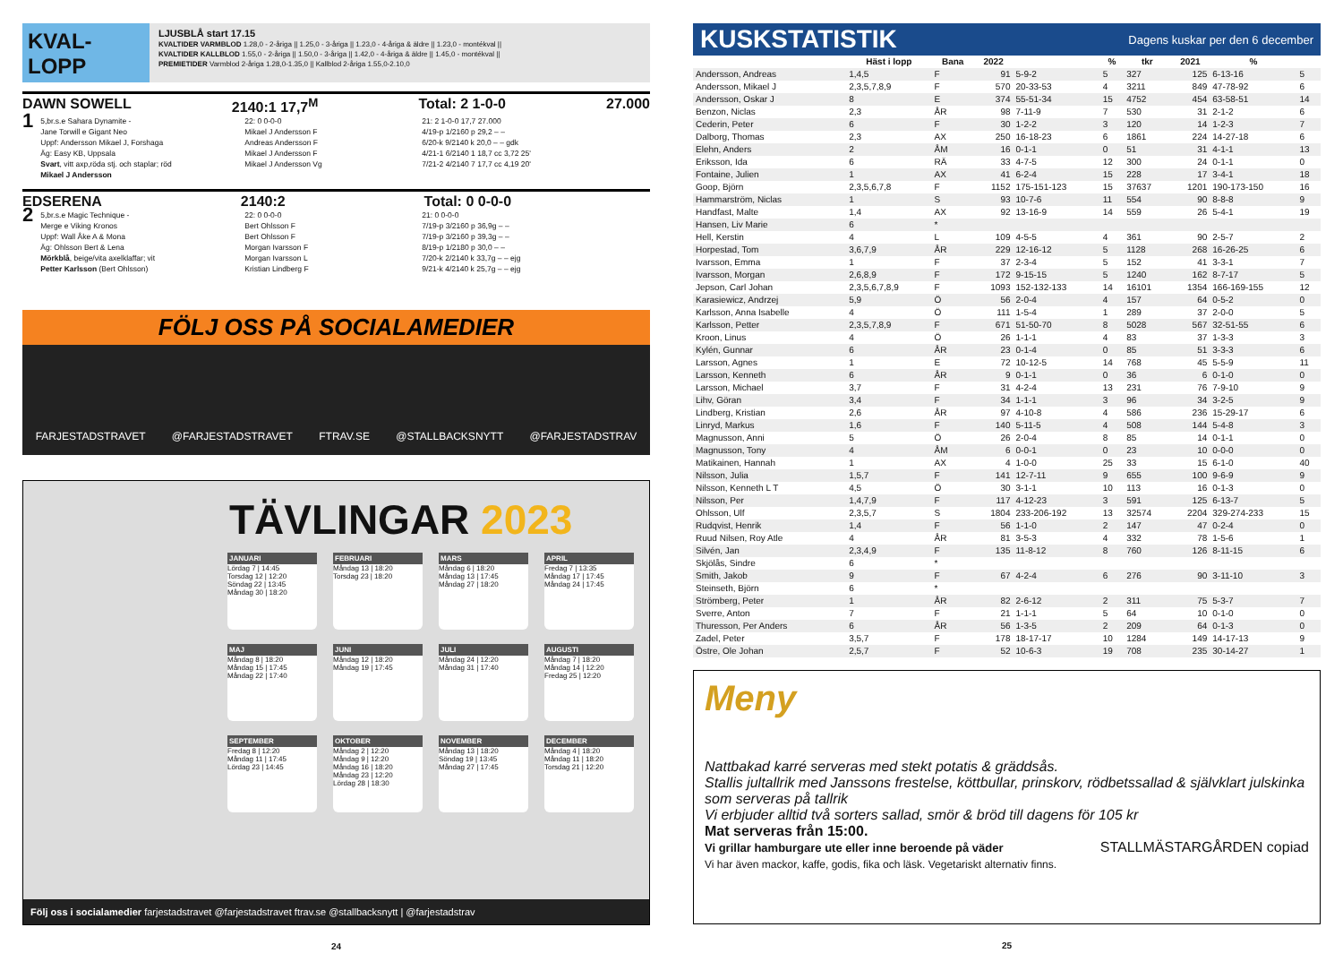KVAL-
LOPP
LJUSBLÅ start 17.15
KVALTIDER VARMBLOD 1.28,0 - 2-åriga || 1.25,0 - 3-åriga || 1.23,0 - 4-åriga & äldre || 1.23,0 - montékval ||
KVALTIDER KALLBLOD 1.55,0 - 2-åriga || 1.50,0 - 3-åriga || 1.42,0 - 4-åriga & äldre || 1.45,0 - montékval ||
PREMIETIDER Varmblod 2-åriga 1.28,0-1.35,0 || Kallblod 2-åriga 1.55,0-2.10,0
DAWN SOWELL 2140:1 17,7<sup>M</sup> Total: 2 1-0-0 27.000
1
5,br.s.e Sahara Dynamite -
Jane Torwill e Gigant Neo
Uppf: Andersson Mikael J, Forshaga
Äg: Easy KB, Uppsala
Svart, vitt axp,röda stj. och staplar; röd
Mikael J Andersson
22: 0 0-0-0
Mikael J Andersson F
Andreas Andersson F
Mikael J Andersson F
Mikael J Andersson Vg
21: 2 1-0-0 17,7 27.000
4/19-p 1/2160 p 29,2 – –
6/20-k 9/2140 k 20,0 – – gdk
4/21-1 6/2140 1 18,7 cc 3,72 25'
7/21-2 4/2140 7 17,7 cc 4,19 20'
EDSERENA 2140:2 Total: 0 0-0-0
2
5,br.s.e Magic Technique -
Merge e Viking Kronos
Uppf: Wall Åke A & Mona
Äg: Ohlsson Bert & Lena
Mörkblå, beige/vita axelklaffar; vit
Petter Karlsson (Bert Ohlsson)
22: 0 0-0-0
Bert Ohlsson F
Bert Ohlsson F
Morgan Ivarsson F
Morgan Ivarsson L
Kristian Lindberg F
21: 0 0-0-0
7/19-p 3/2160 p 36,9g – –
7/19-p 3/2160 p 39,3g – –
8/19-p 1/2180 p 30,0 – –
7/20-k 2/2140 k 33,7g – – ejg
9/21-k 4/2140 k 25,7g – – ejg
FÖLJ OSS PÅ SOCIALAMEDIER
FARJESTADSTRAVET @FARJESTADSTRAVET FTRAV.SE @STALLBACKSNYTT @FARJESTADSTRAV
TÄVLINGAR 2023
JANUARI
Lördag 7 | 14:45
Torsdag 12 | 12:20
Söndag 22 | 13:45
Måndag 30 | 18:20
FEBRUARI
Måndag 13 | 18:20
Torsdag 23 | 18:20
MARS
Måndag 6 | 18:20
Måndag 13 | 17:45
Måndag 27 | 18:20
APRIL
Fredag 7 | 13:35
Måndag 17 | 17:45
Måndag 24 | 17:45
MAJ
Måndag 8 | 18:20
Måndag 15 | 17:45
Måndag 22 | 17:40
JUNI
Måndag 12 | 18:20
Måndag 19 | 17:45
JULI
Måndag 24 | 12:20
Måndag 31 | 17:40
AUGUSTI
Måndag 7 | 18:20
Måndag 14 | 12:20
Fredag 25 | 12:20
SEPTEMBER
Fredag 8 | 12:20
Måndag 11 | 17:45
Lördag 23 | 14:45
OKTOBER
Måndag 2 | 12:20
Måndag 9 | 12:20
Måndag 16 | 18:20
Måndag 23 | 12:20
Lördag 28 | 18:30
NOVEMBER
Måndag 13 | 18:20
Söndag 19 | 13:45
Måndag 27 | 17:45
DECEMBER
Måndag 4 | 18:20
Måndag 11 | 18:20
Torsdag 21 | 12:20
Följ oss i socialamedier farjestadstravet @farjestadstravet ftrav.se @stallbacksnytt | @farjestadstrav
24
KUSKSTATISTIK Dagens kuskar per den 6 december
| | Häst i lopp | Bana | 2022 | | % | tkr | 2021 | % | |
| --- | --- | --- | --- | --- | --- | --- | --- | --- | --- |
| Andersson, Andreas | 1,4,5 | F | 91 | 5-9-2 | 5 | 327 | 125 | 6-13-16 | 5 |
| Andersson, Mikael J | 2,3,5,7,8,9 | F | 570 | 20-33-53 | 4 | 3211 | 849 | 47-78-92 | 6 |
| Andersson, Oskar J | 8 | E | 374 | 55-51-34 | 15 | 4752 | 454 | 63-58-51 | 14 |
| Benzon, Niclas | 2,3 | ÅR | 98 | 7-11-9 | 7 | 530 | 31 | 2-1-2 | 6 |
| Cederin, Peter | 6 | F | 30 | 1-2-2 | 3 | 120 | 14 | 1-2-3 | 7 |
| Dalborg, Thomas | 2,3 | AX | 250 | 16-18-23 | 6 | 1861 | 224 | 14-27-18 | 6 |
| Elehn, Anders | 2 | ÅM | 16 | 0-1-1 | 0 | 51 | 31 | 4-1-1 | 13 |
| Eriksson, Ida | 6 | RÄ | 33 | 4-7-5 | 12 | 300 | 24 | 0-1-1 | 0 |
| Fontaine, Julien | 1 | AX | 41 | 6-2-4 | 15 | 228 | 17 | 3-4-1 | 18 |
| Goop, Björn | 2,3,5,6,7,8 | F | 1152 | 175-151-123 | 15 | 37637 | 1201 | 190-173-150 | 16 |
| Hammarström, Niclas | 1 | S | 93 | 10-7-6 | 11 | 554 | 90 | 8-8-8 | 9 |
| Handfast, Malte | 1,4 | AX | 92 | 13-16-9 | 14 | 559 | 26 | 5-4-1 | 19 |
| Hansen, Liv Marie | 6 | * | | | | | | | |
| Hell, Kerstin | 4 | L | 109 | 4-5-5 | 4 | 361 | 90 | 2-5-7 | 2 |
| Horpestad, Tom | 3,6,7,9 | ÅR | 229 | 12-16-12 | 5 | 1128 | 268 | 16-26-25 | 6 |
| Ivarsson, Emma | 1 | F | 37 | 2-3-4 | 5 | 152 | 41 | 3-3-1 | 7 |
| Ivarsson, Morgan | 2,6,8,9 | F | 172 | 9-15-15 | 5 | 1240 | 162 | 8-7-17 | 5 |
| Jepson, Carl Johan | 2,3,5,6,7,8,9 | F | 1093 | 152-132-133 | 14 | 16101 | 1354 | 166-169-155 | 12 |
| Karasiewicz, Andrzej | 5,9 | Ö | 56 | 2-0-4 | 4 | 157 | 64 | 0-5-2 | 0 |
| Karlsson, Anna Isabelle | 4 | Ö | 111 | 1-5-4 | 1 | 289 | 37 | 2-0-0 | 5 |
| Karlsson, Petter | 2,3,5,7,8,9 | F | 671 | 51-50-70 | 8 | 5028 | 567 | 32-51-55 | 6 |
| Kroon, Linus | 4 | Ö | 26 | 1-1-1 | 4 | 83 | 37 | 1-3-3 | 3 |
| Kylén, Gunnar | 6 | ÅR | 23 | 0-1-4 | 0 | 85 | 51 | 3-3-3 | 6 |
| Larsson, Agnes | 1 | E | 72 | 10-12-5 | 14 | 768 | 45 | 5-5-9 | 11 |
| Larsson, Kenneth | 6 | ÅR | 9 | 0-1-1 | 0 | 36 | 6 | 0-1-0 | 0 |
| Larsson, Michael | 3,7 | F | 31 | 4-2-4 | 13 | 231 | 76 | 7-9-10 | 9 |
| Lihv, Göran | 3,4 | F | 34 | 1-1-1 | 3 | 96 | 34 | 3-2-5 | 9 |
| Lindberg, Kristian | 2,6 | ÅR | 97 | 4-10-8 | 4 | 586 | 236 | 15-29-17 | 6 |
| Linryd, Markus | 1,6 | F | 140 | 5-11-5 | 4 | 508 | 144 | 5-4-8 | 3 |
| Magnusson, Anni | 5 | Ö | 26 | 2-0-4 | 8 | 85 | 14 | 0-1-1 | 0 |
| Magnusson, Tony | 4 | ÅM | 6 | 0-0-1 | 0 | 23 | 10 | 0-0-0 | 0 |
| Matikainen, Hannah | 1 | AX | 4 | 1-0-0 | 25 | 33 | 15 | 6-1-0 | 40 |
| Nilsson, Julia | 1,5,7 | F | 141 | 12-7-11 | 9 | 655 | 100 | 9-6-9 | 9 |
| Nilsson, Kenneth L T | 4,5 | Ö | 30 | 3-1-1 | 10 | 113 | 16 | 0-1-3 | 0 |
| Nilsson, Per | 1,4,7,9 | F | 117 | 4-12-23 | 3 | 591 | 125 | 6-13-7 | 5 |
| Ohlsson, Ulf | 2,3,5,7 | S | 1804 | 233-206-192 | 13 | 32574 | 2204 | 329-274-233 | 15 |
| Rudqvist, Henrik | 1,4 | F | 56 | 1-1-0 | 2 | 147 | 47 | 0-2-4 | 0 |
| Ruud Nilsen, Roy Atle | 4 | ÅR | 81 | 3-5-3 | 4 | 332 | 78 | 1-5-6 | 1 |
| Silvén, Jan | 2,3,4,9 | F | 135 | 11-8-12 | 8 | 760 | 126 | 8-11-15 | 6 |
| Skjölås, Sindre | 6 | * | | | | | | | |
| Smith, Jakob | 9 | F | 67 | 4-2-4 | 6 | 276 | 90 | 3-11-10 | 3 |
| Steinseth, Björn | 6 | * | | | | | | | |
| Strömberg, Peter | 1 | ÅR | 82 | 2-6-12 | 2 | 311 | 75 | 5-3-7 | 7 |
| Sverre, Anton | 7 | F | 21 | 1-1-1 | 5 | 64 | 10 | 0-1-0 | 0 |
| Thuresson, Per Anders | 6 | ÅR | 56 | 1-3-5 | 2 | 209 | 64 | 0-1-3 | 0 |
| Zadel, Peter | 3,5,7 | F | 178 | 18-17-17 | 10 | 1284 | 149 | 14-17-13 | 9 |
| Östre, Ole Johan | 2,5,7 | F | 52 | 10-6-3 | 19 | 708 | 235 | 30-14-27 | 1 |
Meny
Nattbakad karré serveras med stekt potatis & gräddsås.
Stallis jultallrik med Janssons frestelse, köttbullar, prinskorv, rödbetssallad & självklart julskinka som serveras på tallrik
Vi erbjuder alltid två sorters sallad, smör & bröd till dagens för 105 kr
Mat serveras från 15:00.
Vi grillar hamburgare ute eller inne beroende på väder STALLMÄSTARGÅRDEN copiad
Vi har även mackor, kaffe, godis, fika och läsk. Vegetariskt alternativ finns.
25